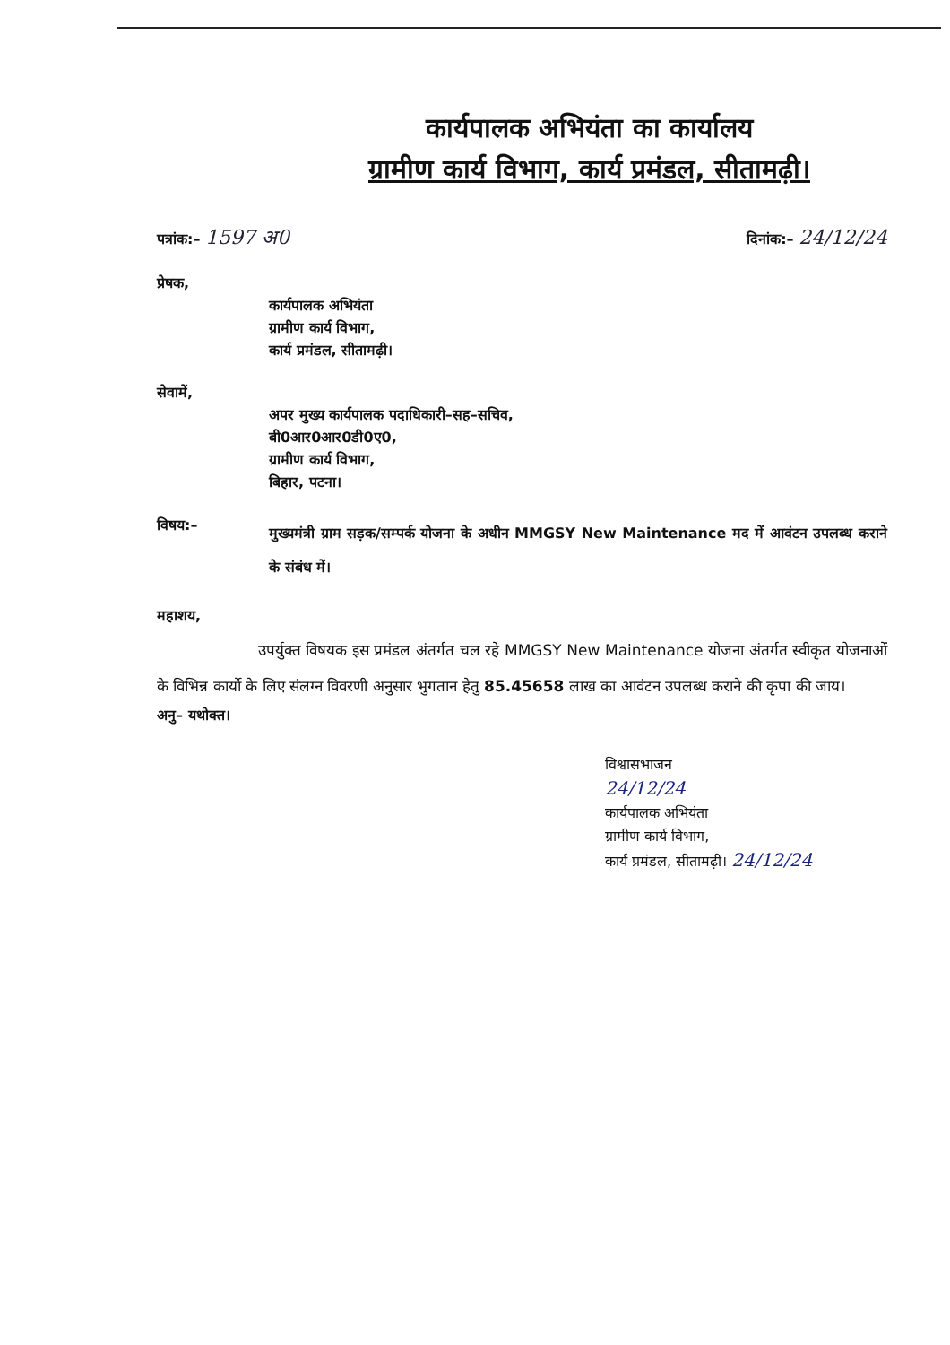कार्यपालक अभियंता का कार्यालय
ग्रामीण कार्य विभाग, कार्य प्रमंडल, सीतामढ़ी।
पत्रांक:– 1597 अ0
दिनांक:– 24/12/24
प्रेषक,
कार्यपालक अभियंता
ग्रामीण कार्य विभाग,
कार्य प्रमंडल, सीतामढ़ी।
सेवामें,
अपर मुख्य कार्यपालक पदाधिकारी–सह–सचिव,
बी0आर0आर0डी0ए0,
ग्रामीण कार्य विभाग,
बिहार, पटना।
विषय:–
मुख्यमंत्री ग्राम सड़क/सम्पर्क योजना के अधीन MMGSY New Maintenance मद में आवंटन उपलब्ध कराने के संबंध में।
महाशय,
उपर्युक्त विषयक इस प्रमंडल अंतर्गत चल रहे MMGSY New Maintenance योजना अंतर्गत स्वीकृत योजनाओं के विभिन्न कार्यो के लिए संलग्न विवरणी अनुसार भुगतान हेतु 85.45658 लाख का आवंटन उपलब्ध कराने की कृपा की जाय।
अनु– यथोक्त।
विश्वासभाजन
24/12/24
कार्यपालक अभियंता
ग्रामीण कार्य विभाग,
कार्य प्रमंडल, सीतामढ़ी। 24/12/24